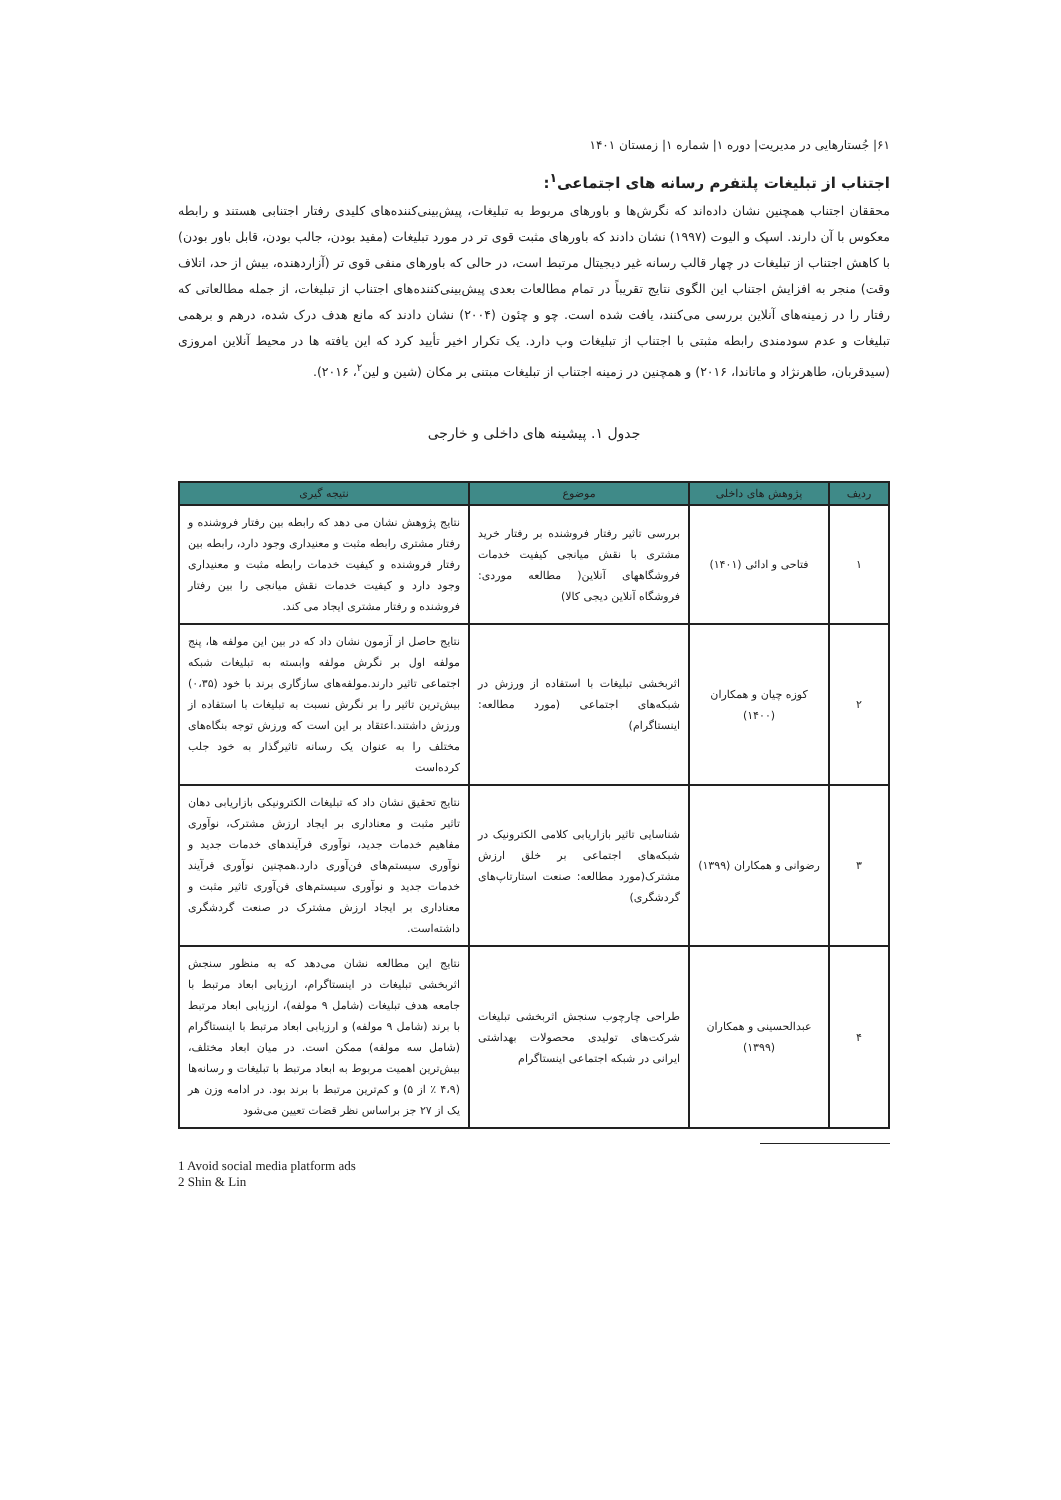۶۱| جُستارهایی در مدیریت| دوره ۱| شماره ۱| زمستان ۱۴۰۱
اجتناب از تبلیغات پلتفرم رسانه های اجتماعی<sup>۱</sup>:
محققان اجتناب همچنین نشان داده‌اند که نگرش‌ها و باورهای مربوط به تبلیغات، پیش‌بینی‌کننده‌های کلیدی رفتار اجتنابی هستند و رابطه معکوس با آن دارند. اسپک و الیوت (۱۹۹۷) نشان دادند که باورهای مثبت قوی تر در مورد تبلیغات (مفید بودن، جالب بودن، قابل باور بودن) با کاهش اجتناب از تبلیغات در چهار قالب رسانه غیر دیجیتال مرتبط است، در حالی که باورهای منفی قوی تر (آزاردهنده، بیش از حد، اتلاف وقت) منجر به افزایش اجتناب این الگوی نتایج تقریباً در تمام مطالعات بعدی پیش‌بینی‌کننده‌های اجتناب از تبلیغات، از جمله مطالعاتی که رفتار را در زمینه‌های آنلاین بررسی می‌کنند، یافت شده است. چو و چئون (۲۰۰۴) نشان دادند که مانع هدف درک شده، درهم و برهمی تبلیغات و عدم سودمندی رابطه مثبتی با اجتناب از تبلیغات وب دارد. یک تکرار اخیر تأیید کرد که این یافته ها در محیط آنلاین امروزی (سیدقربان، طاهرنژاد و ماتاندا، ۲۰۱۶) و همچنین در زمینه اجتناب از تبلیغات مبتنی بر مکان (شین و لین<sup>۲</sup>، ۲۰۱۶).
جدول ۱. پیشینه های داخلی و خارجی
| ردیف | پژوهش های داخلی | موضوع | نتیجه گیری |
| --- | --- | --- | --- |
| ۱ | فتاحی و ادائی (۱۴۰۱) | بررسی تاثیر رفتار فروشنده بر رفتار خرید مشتری با نقش میانجی کیفیت خدمات فروشگاههای آنلاین( مطالعه موردی: فروشگاه آنلاین دیجی کالا) | نتایج پژوهش نشان می دهد که رابطه بین رفتار فروشنده و رفتار مشتری رابطه مثبت و معنیداری وجود دارد، رابطه بین رفتار فروشنده و کیفیت خدمات رابطه مثبت و معنیداری وجود دارد و کیفیت خدمات نقش میانجی را بین رفتار فروشنده و رفتار مشتری ایجاد می کند. |
| ۲ | کوزه چیان و همکاران (۱۴۰۰) | اثربخشی تبلیغات با استفاده از ورزش در شبکه‌های اجتماعی (مورد مطالعه: اینستاگرام) | نتایج حاصل از آزمون نشان داد که در بین این مولفه ها، پنج مولفه اول بر نگرش مولفه وابسته به تبلیغات شبکه اجتماعی تاثیر دارند.مولفه‌های سازگاری برند با خود (۰،۳۵) بیش‌ترین تاثیر را بر نگرش نسبت به تبلیغات با استفاده از ورزش داشتند.اعتقاد بر این است که ورزش توجه بنگاه‌های مختلف را به عنوان یک رسانه تاثیرگذار به خود جلب کرده‌است |
| ۳ | رضوانی و همکاران (۱۳۹۹) | شناسایی تاثیر بازاریابی کلامی الکترونیک در شبکه‌های اجتماعی بر خلق ارزش مشترک(مورد مطالعه: صنعت استارتاپ‌های گردشگری) | نتایج تحقیق نشان داد که تبلیغات الکترونیکی بازاریابی دهان تاثیر مثبت و معناداری بر ایجاد ارزش مشترک، نوآوری مفاهیم خدمات جدید، نوآوری فرآیندهای خدمات جدید و نوآوری سیستم‌های فن‌آوری دارد.همچنین نوآوری فرآیند خدمات جدید و نوآوری سیستم‌های فن‌آوری تاثیر مثبت و معناداری بر ایجاد ارزش مشترک در صنعت گردشگری داشته‌است. |
| ۴ | عبدالحسینی و همکاران (۱۳۹۹) | طراحی چارچوب سنجش اثربخشی تبلیغات شرکت‌های تولیدی محصولات بهداشتی ایرانی در شبکه اجتماعی اینستاگرام | نتایج این مطالعه نشان می‌دهد که به منظور سنجش اثربخشی تبلیغات در اینستاگرام، ارزیابی ابعاد مرتبط با جامعه هدف تبلیغات (شامل ۹ مولفه)، ارزیابی ابعاد مرتبط با برند (شامل ۹ مولفه) و ارزیابی ابعاد مرتبط با اینستاگرام (شامل سه مولفه) ممکن است. در میان ابعاد مختلف، بیش‌ترین اهمیت مربوط به ابعاد مرتبط با تبلیغات و رسانه‌ها (۴،۹ ٪ از ۵) و کم‌ترین مرتبط با برند بود. در ادامه وزن هر یک از ۲۷ جز براساس نظر قضات تعیین می‌شود |
1 Avoid social media platform ads
2 Shin & Lin